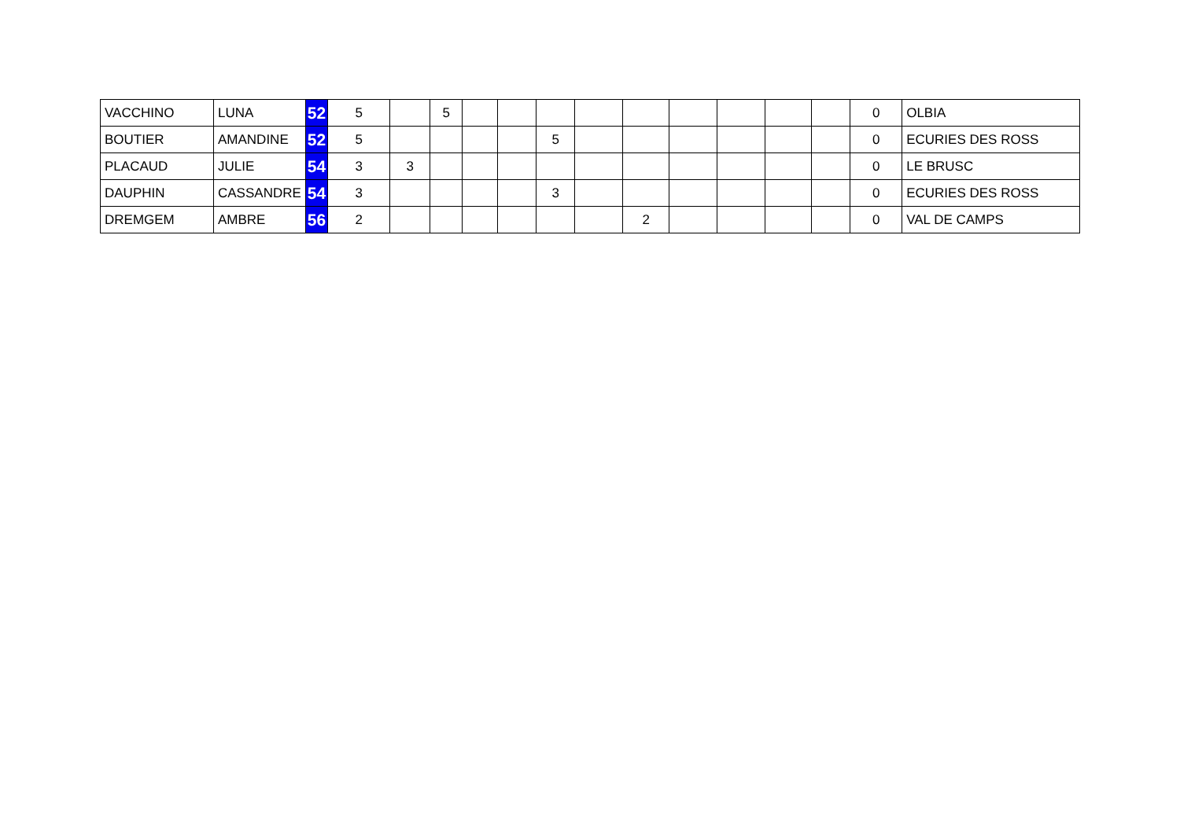| VACCHINO | LUNA | 52 | 5 | | 5 | | | | | | | | | | 0 | OLBIA |
| BOUTIER | AMANDINE | 52 | 5 | | | | | 5 | | | | | | | 0 | ECURIES DES ROSS |
| PLACAUD | JULIE | 54 | 3 | 3 | | | | | | | | | | | 0 | LE BRUSC |
| DAUPHIN | CASSANDRE | 54 | 3 | | | | | 3 | | | | | | | 0 | ECURIES DES ROSS |
| DREMGEM | AMBRE | 56 | 2 | | | | | | | 2 | | | | | 0 | VAL DE CAMPS |